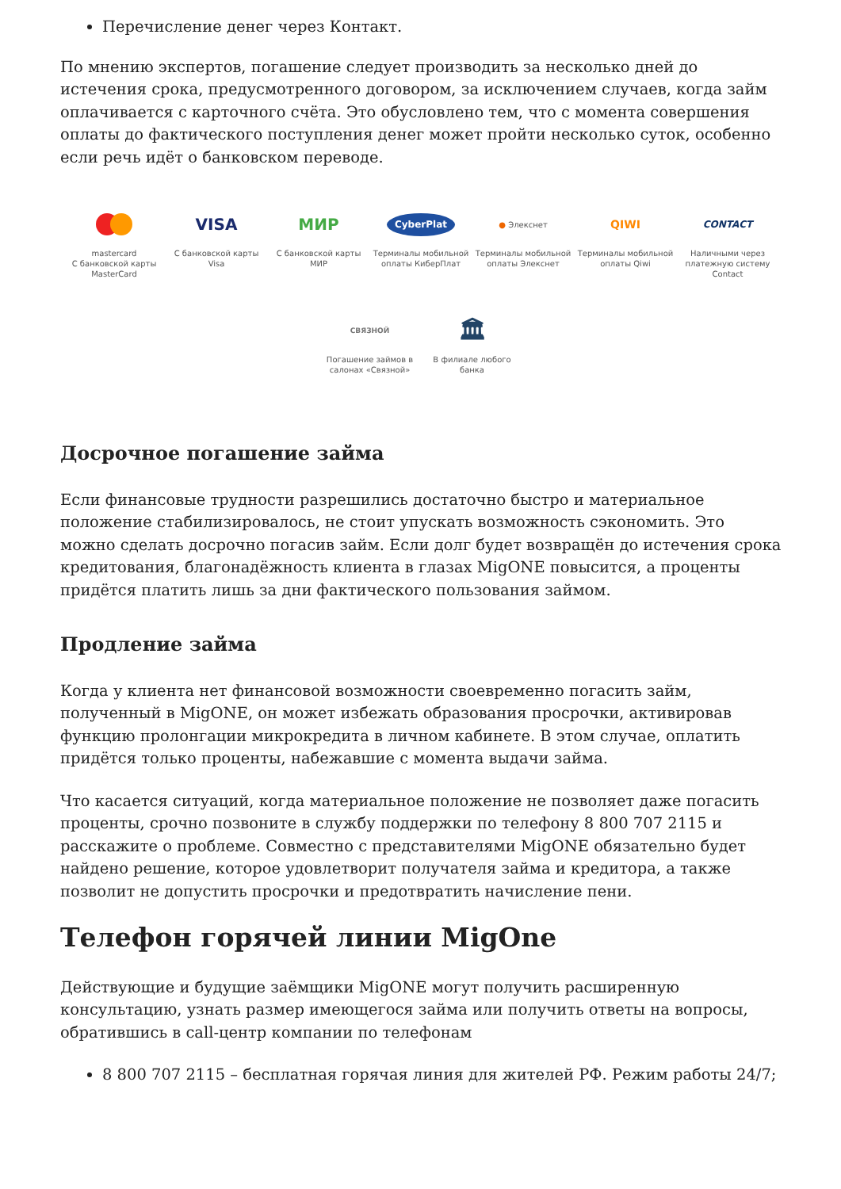Перечисление денег через Контакт.
По мнению экспертов, погашение следует производить за несколько дней до истечения срока, предусмотренного договором, за исключением случаев, когда займ оплачивается с карточного счёта. Это обусловлено тем, что с момента совершения оплаты до фактического поступления денег может пройти несколько суток, особенно если речь идёт о банковском переводе.
mastercard
С банковской карты MasterCard
VISA
С банковской карты Visa
МИР
С банковской карты МИР
CyberPlat
Терминалы мобильной оплаты КиберПлат
● Элекснет
Терминалы мобильной оплаты Элекснет
QIWI
Терминалы мобильной оплаты Qiwi
CONTACT
Наличными через платежную систему Contact
СВЯЗНОЙ
Погашение займов в салонах «Связной»
🏛
В филиале любого банка
Досрочное погашение займа
Если финансовые трудности разрешились достаточно быстро и материальное положение стабилизировалось, не стоит упускать возможность сэкономить. Это можно сделать досрочно погасив займ. Если долг будет возвращён до истечения срока кредитования, благонадёжность клиента в глазах MigONE повысится, а проценты придётся платить лишь за дни фактического пользования займом.
Продление займа
Когда у клиента нет финансовой возможности своевременно погасить займ, полученный в MigONE, он может избежать образования просрочки, активировав функцию пролонгации микрокредита в личном кабинете. В этом случае, оплатить придётся только проценты, набежавшие с момента выдачи займа.
Что касается ситуаций, когда материальное положение не позволяет даже погасить проценты, срочно позвоните в службу поддержки по телефону 8 800 707 2115 и расскажите о проблеме. Совместно с представителями MigONE обязательно будет найдено решение, которое удовлетворит получателя займа и кредитора, а также позволит не допустить просрочки и предотвратить начисление пени.
Телефон горячей линии MigOne
Действующие и будущие заёмщики MigONE могут получить расширенную консультацию, узнать размер имеющегося займа или получить ответы на вопросы, обратившись в call-центр компании по телефонам
8 800 707 2115 – бесплатная горячая линия для жителей РФ. Режим работы 24/7;